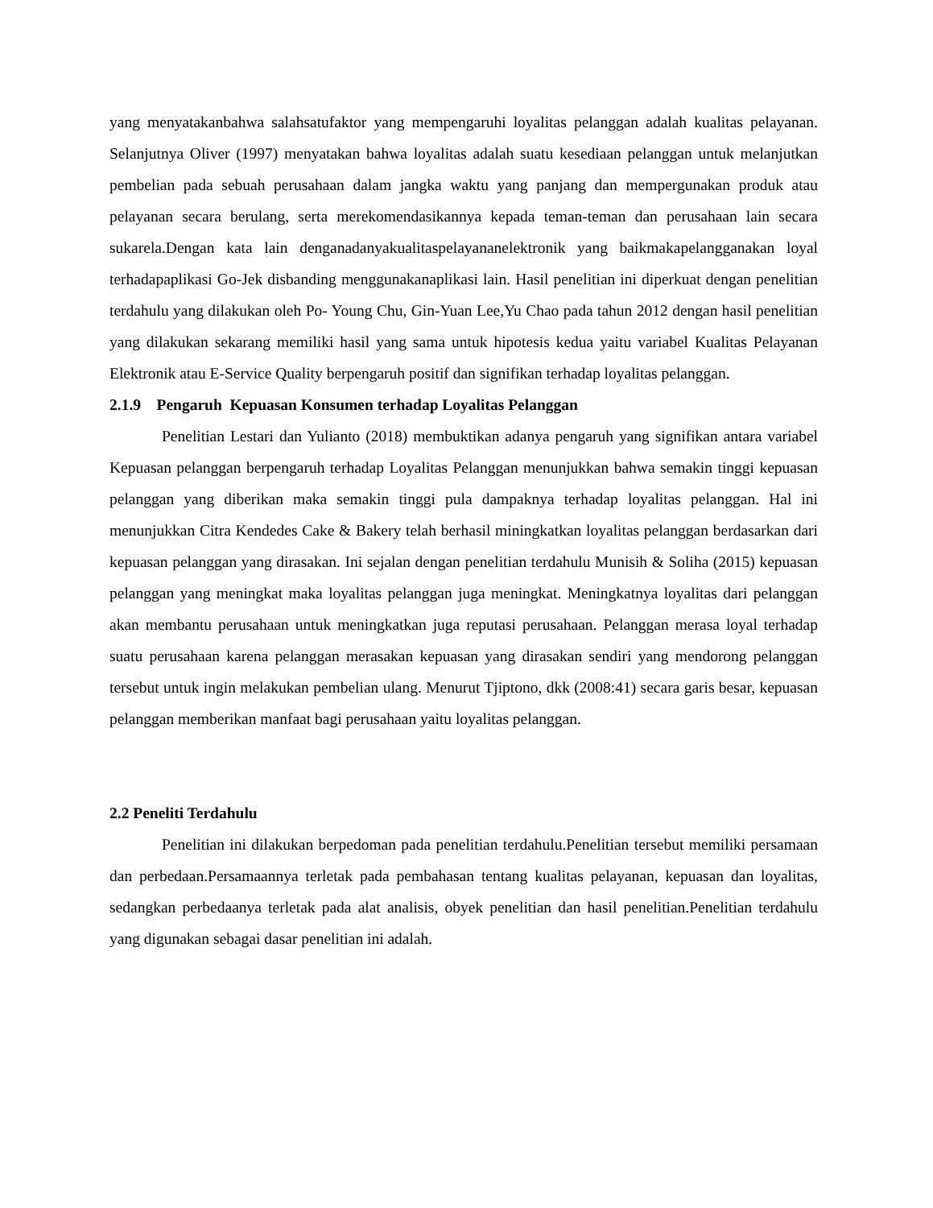yang menyatakanbahwa salahsatufaktor yang mempengaruhi loyalitas pelanggan adalah kualitas pelayanan. Selanjutnya Oliver (1997) menyatakan bahwa loyalitas adalah suatu kesediaan pelanggan untuk melanjutkan pembelian pada sebuah perusahaan dalam jangka waktu yang panjang dan mempergunakan produk atau pelayanan secara berulang, serta merekomendasikannya kepada teman-teman dan perusahaan lain secara sukarela.Dengan kata lain denganadanyakualitaspelayananelektronik yang baikmakapelangganakan loyal terhadapaplikasi Go-Jek disbanding menggunakanaplikasi lain. Hasil penelitian ini diperkuat dengan penelitian terdahulu yang dilakukan oleh Po- Young Chu, Gin-Yuan Lee,Yu Chao pada tahun 2012 dengan hasil penelitian yang dilakukan sekarang memiliki hasil yang sama untuk hipotesis kedua yaitu variabel Kualitas Pelayanan Elektronik atau E-Service Quality berpengaruh positif dan signifikan terhadap loyalitas pelanggan.
2.1.9 Pengaruh Kepuasan Konsumen terhadap Loyalitas Pelanggan
Penelitian Lestari dan Yulianto (2018) membuktikan adanya pengaruh yang signifikan antara variabel Kepuasan pelanggan berpengaruh terhadap Loyalitas Pelanggan menunjukkan bahwa semakin tinggi kepuasan pelanggan yang diberikan maka semakin tinggi pula dampaknya terhadap loyalitas pelanggan. Hal ini menunjukkan Citra Kendedes Cake & Bakery telah berhasil miningkatkan loyalitas pelanggan berdasarkan dari kepuasan pelanggan yang dirasakan. Ini sejalan dengan penelitian terdahulu Munisih & Soliha (2015) kepuasan pelanggan yang meningkat maka loyalitas pelanggan juga meningkat. Meningkatnya loyalitas dari pelanggan akan membantu perusahaan untuk meningkatkan juga reputasi perusahaan. Pelanggan merasa loyal terhadap suatu perusahaan karena pelanggan merasakan kepuasan yang dirasakan sendiri yang mendorong pelanggan tersebut untuk ingin melakukan pembelian ulang. Menurut Tjiptono, dkk (2008:41) secara garis besar, kepuasan pelanggan memberikan manfaat bagi perusahaan yaitu loyalitas pelanggan.
2.2 Peneliti Terdahulu
Penelitian ini dilakukan berpedoman pada penelitian terdahulu.Penelitian tersebut memiliki persamaan dan perbedaan.Persamaannya terletak pada pembahasan tentang kualitas pelayanan, kepuasan dan loyalitas, sedangkan perbedaanya terletak pada alat analisis, obyek penelitian dan hasil penelitian.Penelitian terdahulu yang digunakan sebagai dasar penelitian ini adalah.